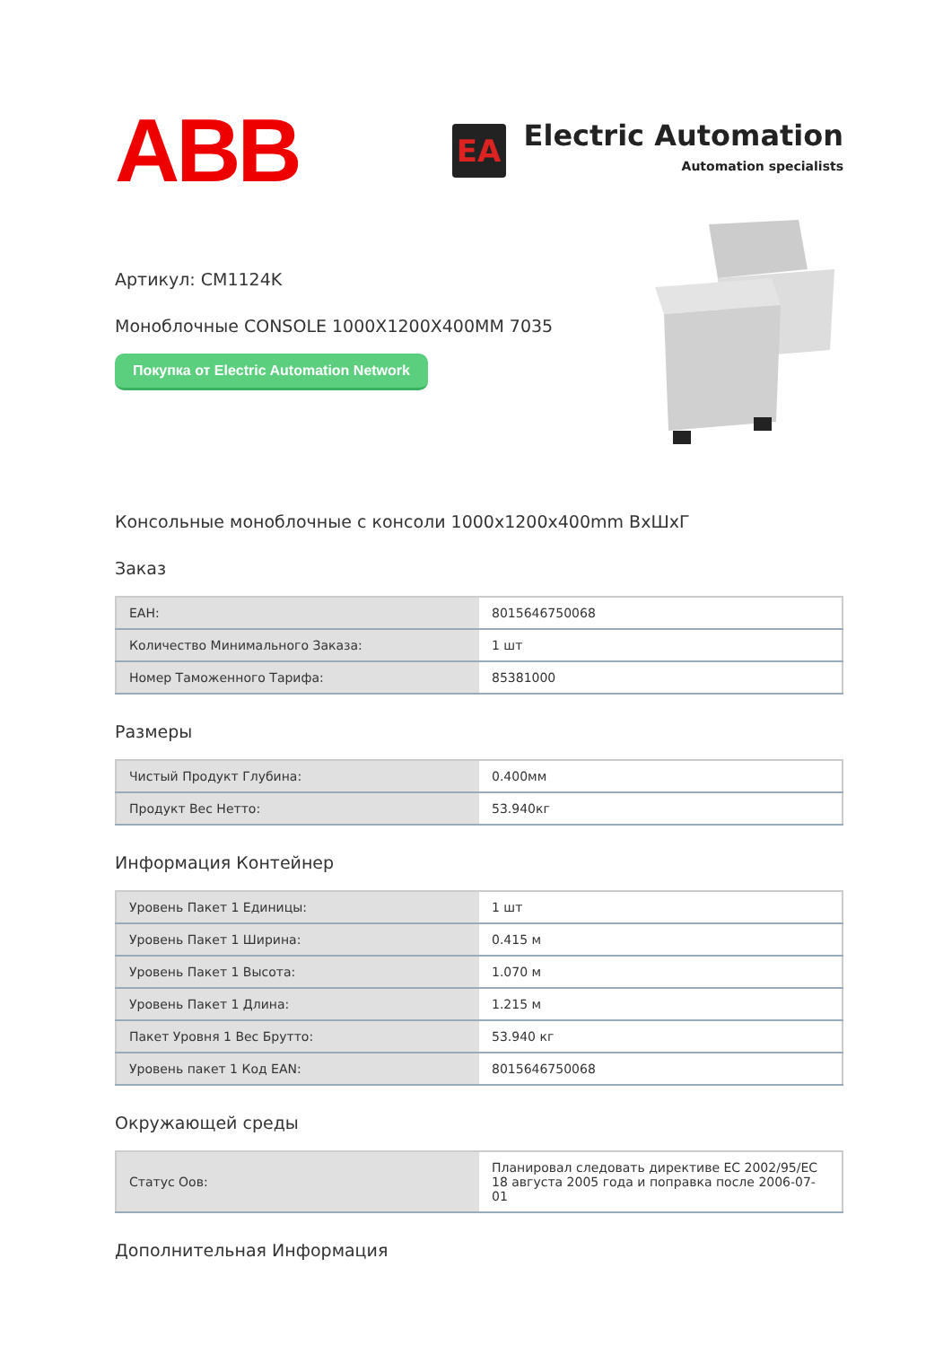ABB
EA
Electric Automation
Automation specialists
Артикул: CM1124K
Моноблочные CONSOLE 1000X1200X400MM 7035
Покупка от Electric Automation Network
Консольные моноблочные с консоли 1000x1200x400mm ВхШхГ
Заказ
| ЕАН: | 8015646750068 |
| Количество Минимального Заказа: | 1 шт |
| Номер Таможенного Тарифа: | 85381000 |
Размеры
| Чистый Продукт Глубина: | 0.400мм |
| Продукт Вес Нетто: | 53.940кг |
Информация Контейнер
| Уровень Пакет 1 Единицы: | 1 шт |
| Уровень Пакет 1 Ширина: | 0.415 м |
| Уровень Пакет 1 Высота: | 1.070 м |
| Уровень Пакет 1 Длина: | 1.215 м |
| Пакет Уровня 1 Вес Брутто: | 53.940 кг |
| Уровень пакет 1 Код EAN: | 8015646750068 |
Окружающей среды
| Статус Оов: | Планировал следовать директиве ЕС 2002/95/ЕС 18 августа 2005 года и поправка после 2006-07-01 |
Дополнительная Информация